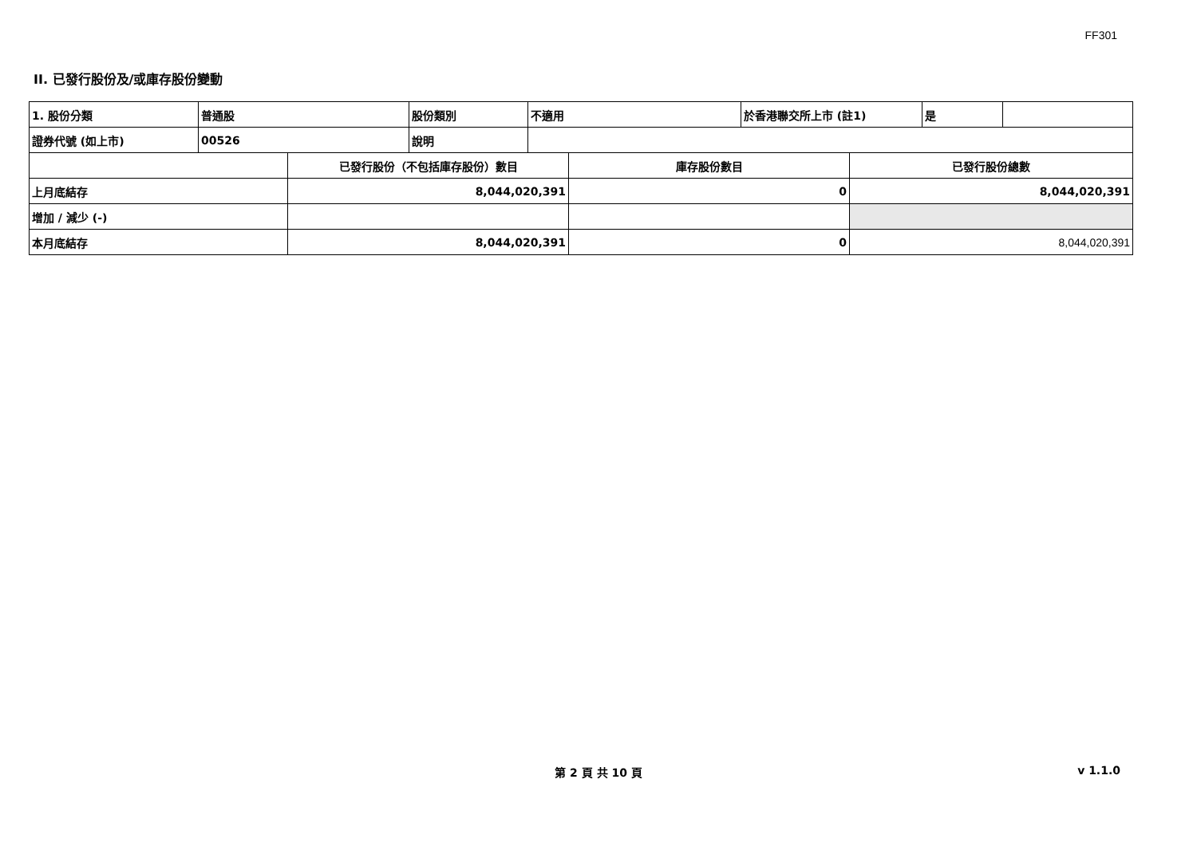FF301
II. 已發行股份及/或庫存股份變動
| 1. 股份分類 | 普通股 | 股份類別 | 不適用 | 於香港聯交所上市 (註1) | 是 | |
| 證券代號 (如上市) | 00526 | 說明 | | | | |
| | 已發行股份（不包括庫存股份）數目 | 庫存股份數目 | 已發行股份總數 |
| 上月底結存 | 8,044,020,391 | 0 | 8,044,020,391 |
| 增加 / 減少 (-) | | | |
| 本月底結存 | 8,044,020,391 | 0 | 8,044,020,391 |
第 2 頁 共 10 頁 v 1.1.0